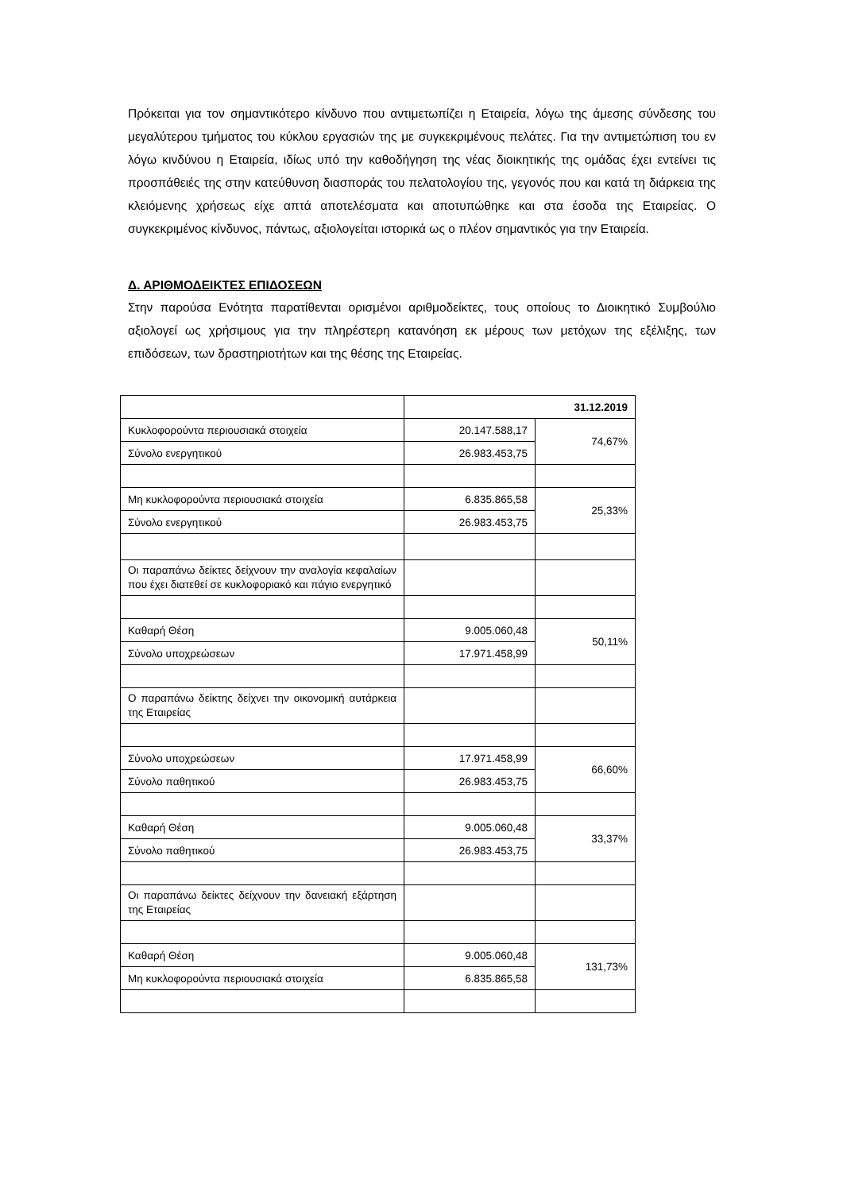Πρόκειται για τον σημαντικότερο κίνδυνο που αντιμετωπίζει η Εταιρεία, λόγω της άμεσης σύνδεσης του μεγαλύτερου τμήματος του κύκλου εργασιών της με συγκεκριμένους πελάτες. Για την αντιμετώπιση του εν λόγω κινδύνου η Εταιρεία, ιδίως υπό την καθοδήγηση της νέας διοικητικής της ομάδας έχει εντείνει τις προσπάθειές της στην κατεύθυνση διασποράς του πελατολογίου της, γεγονός που και κατά τη διάρκεια της κλειόμενης χρήσεως είχε απτά αποτελέσματα και αποτυπώθηκε και στα έσοδα της Εταιρείας. Ο συγκεκριμένος κίνδυνος, πάντως, αξιολογείται ιστορικά ως ο πλέον σημαντικός για την Εταιρεία.
Δ. ΑΡΙΘΜΟΔΕΙΚΤΕΣ ΕΠΙΔΟΣΕΩΝ
Στην παρούσα Ενότητα παρατίθενται ορισμένοι αριθμοδείκτες, τους οποίους το Διοικητικό Συμβούλιο αξιολογεί ως χρήσιμους για την πληρέστερη κατανόηση εκ μέρους των μετόχων της εξέλιξης, των επιδόσεων, των δραστηριοτήτων και της θέσης της Εταιρείας.
| | 31.12.2019 | |
| Κυκλοφορούντα περιουσιακά στοιχεία | 20.147.588,17 | 74,67% |
| Σύνολο ενεργητικού | 26.983.453,75 | |
| Μη κυκλοφορούντα περιουσιακά στοιχεία | 6.835.865,58 | 25,33% |
| Σύνολο ενεργητικού | 26.983.453,75 | |
| Οι παραπάνω δείκτες δείχνουν την αναλογία κεφαλαίων που έχει διατεθεί σε κυκλοφοριακό και πάγιο ενεργητικό | | |
| Καθαρή Θέση | 9.005.060,48 | 50,11% |
| Σύνολο υποχρεώσεων | 17.971.458,99 | |
| Ο παραπάνω δείκτης δείχνει την οικονομική αυτάρκεια της Εταιρείας | | |
| Σύνολο υποχρεώσεων | 17.971.458,99 | 66,60% |
| Σύνολο παθητικού | 26.983.453,75 | |
| Καθαρή Θέση | 9.005.060,48 | 33,37% |
| Σύνολο παθητικού | 26.983.453,75 | |
| Οι παραπάνω δείκτες δείχνουν την δανειακή εξάρτηση της Εταιρείας | | |
| Καθαρή Θέση | 9.005.060,48 | 131,73% |
| Μη κυκλοφορούντα περιουσιακά στοιχεία | 6.835.865,58 | |